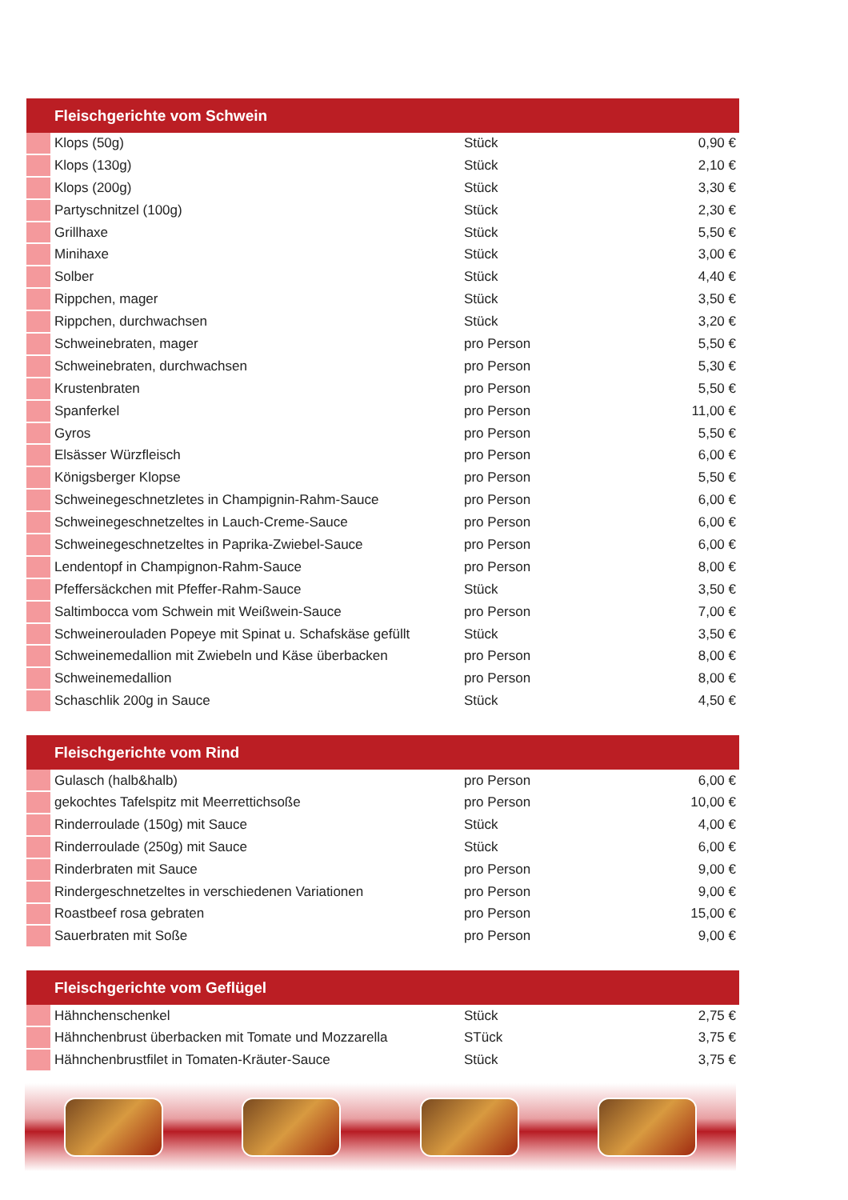| Fleischgerichte vom Schwein | | | |
| --- | --- | --- | --- |
| | Klops (50g) | Stück | 0,90 € |
| | Klops (130g) | Stück | 2,10 € |
| | Klops (200g) | Stück | 3,30 € |
| | Partyschnitzel (100g) | Stück | 2,30 € |
| | Grillhaxe | Stück | 5,50 € |
| | Minihaxe | Stück | 3,00 € |
| | Solber | Stück | 4,40 € |
| | Rippchen, mager | Stück | 3,50 € |
| | Rippchen, durchwachsen | Stück | 3,20 € |
| | Schweinebraten, mager | pro Person | 5,50 € |
| | Schweinebraten, durchwachsen | pro Person | 5,30 € |
| | Krustenbraten | pro Person | 5,50 € |
| | Spanferkel | pro Person | 11,00 € |
| | Gyros | pro Person | 5,50 € |
| | Elsässer Würzfleisch | pro Person | 6,00 € |
| | Königsberger Klopse | pro Person | 5,50 € |
| | Schweinegeschnetzletes in Champignin-Rahm-Sauce | pro Person | 6,00 € |
| | Schweinegeschnetzeltes in Lauch-Creme-Sauce | pro Person | 6,00 € |
| | Schweinegeschnetzeltes in Paprika-Zwiebel-Sauce | pro Person | 6,00 € |
| | Lendentopf in Champignon-Rahm-Sauce | pro Person | 8,00 € |
| | Pfeffersäckchen mit Pfeffer-Rahm-Sauce | Stück | 3,50 € |
| | Saltimbocca vom Schwein mit Weißwein-Sauce | pro Person | 7,00 € |
| | Schweinerouladen Popeye mit Spinat u. Schafskäse gefüllt | Stück | 3,50 € |
| | Schweinemedallion mit Zwiebeln und Käse überbacken | pro Person | 8,00 € |
| | Schweinemedallion | pro Person | 8,00 € |
| | Schaschlik 200g in Sauce | Stück | 4,50 € |
| Fleischgerichte vom Rind | | | |
| --- | --- | --- | --- |
| | Gulasch (halb&halb) | pro Person | 6,00 € |
| | gekochtes Tafelspitz mit Meerrettichsoße | pro Person | 10,00 € |
| | Rinderroulade (150g) mit Sauce | Stück | 4,00 € |
| | Rinderroulade (250g) mit Sauce | Stück | 6,00 € |
| | Rinderbraten mit Sauce | pro Person | 9,00 € |
| | Rindergeschnetzeltes in verschiedenen Variationen | pro Person | 9,00 € |
| | Roastbeef rosa gebraten | pro Person | 15,00 € |
| | Sauerbraten mit Soße | pro Person | 9,00 € |
| Fleischgerichte vom Geflügel | | | |
| --- | --- | --- | --- |
| | Hähnchenschenkel | Stück | 2,75 € |
| | Hähnchenbrust überbacken mit Tomate und Mozzarella | STück | 3,75 € |
| | Hähnchenbrustfilet in Tomaten-Kräuter-Sauce | Stück | 3,75 € |